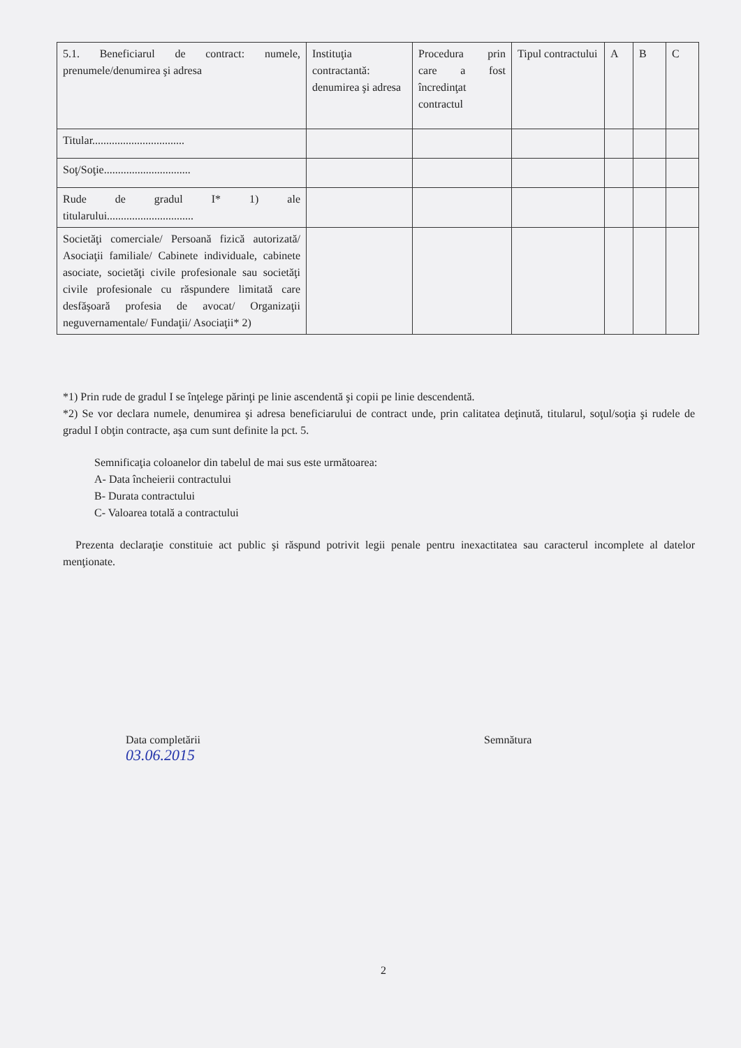| 5.1. Beneficiarul de contract: numele, prenumele/denumirea şi adresa | Instituţia contractantă: denumirea şi adresa | Procedura prin care a fost încredinţat contractul | Tipul contractului | A | B | C |
| --- | --- | --- | --- | --- | --- | --- |
| Titular................................. | | | | | | |
| Soţ/Soţie............................... | | | | | | |
| Rude de gradul I* 1) ale titularului............................... | | | | | | |
| Societăţi comerciale/ Persoană fizică autorizată/ Asociaţii familiale/ Cabinete individuale, cabinete asociate, societăţi civile profesionale sau societăţi civile profesionale cu răspundere limitată care desfăşoară profesia de avocat/ Organizaţii neguvernamentale/ Fundaţii/ Asociaţii* 2) | | | | | | |
*1) Prin rude de gradul I se înţelege părinţi pe linie ascendentă şi copii pe linie descendentă.
*2) Se vor declara numele, denumirea şi adresa beneficiarului de contract unde, prin calitatea deţinută, titularul, soţul/soţia şi rudele de gradul I obţin contracte, aşa cum sunt definite la pct. 5.
Semnificaţia coloanelor din tabelul de mai sus este următoarea:
A- Data încheierii contractului
B- Durata contractului
C- Valoarea totală a contractului
Prezenta declaraţie constituie act public şi răspund potrivit legii penale pentru inexactitatea sau caracterul incomplete al datelor menţionate.
Data completării
03.06.2015
Semnătura
2